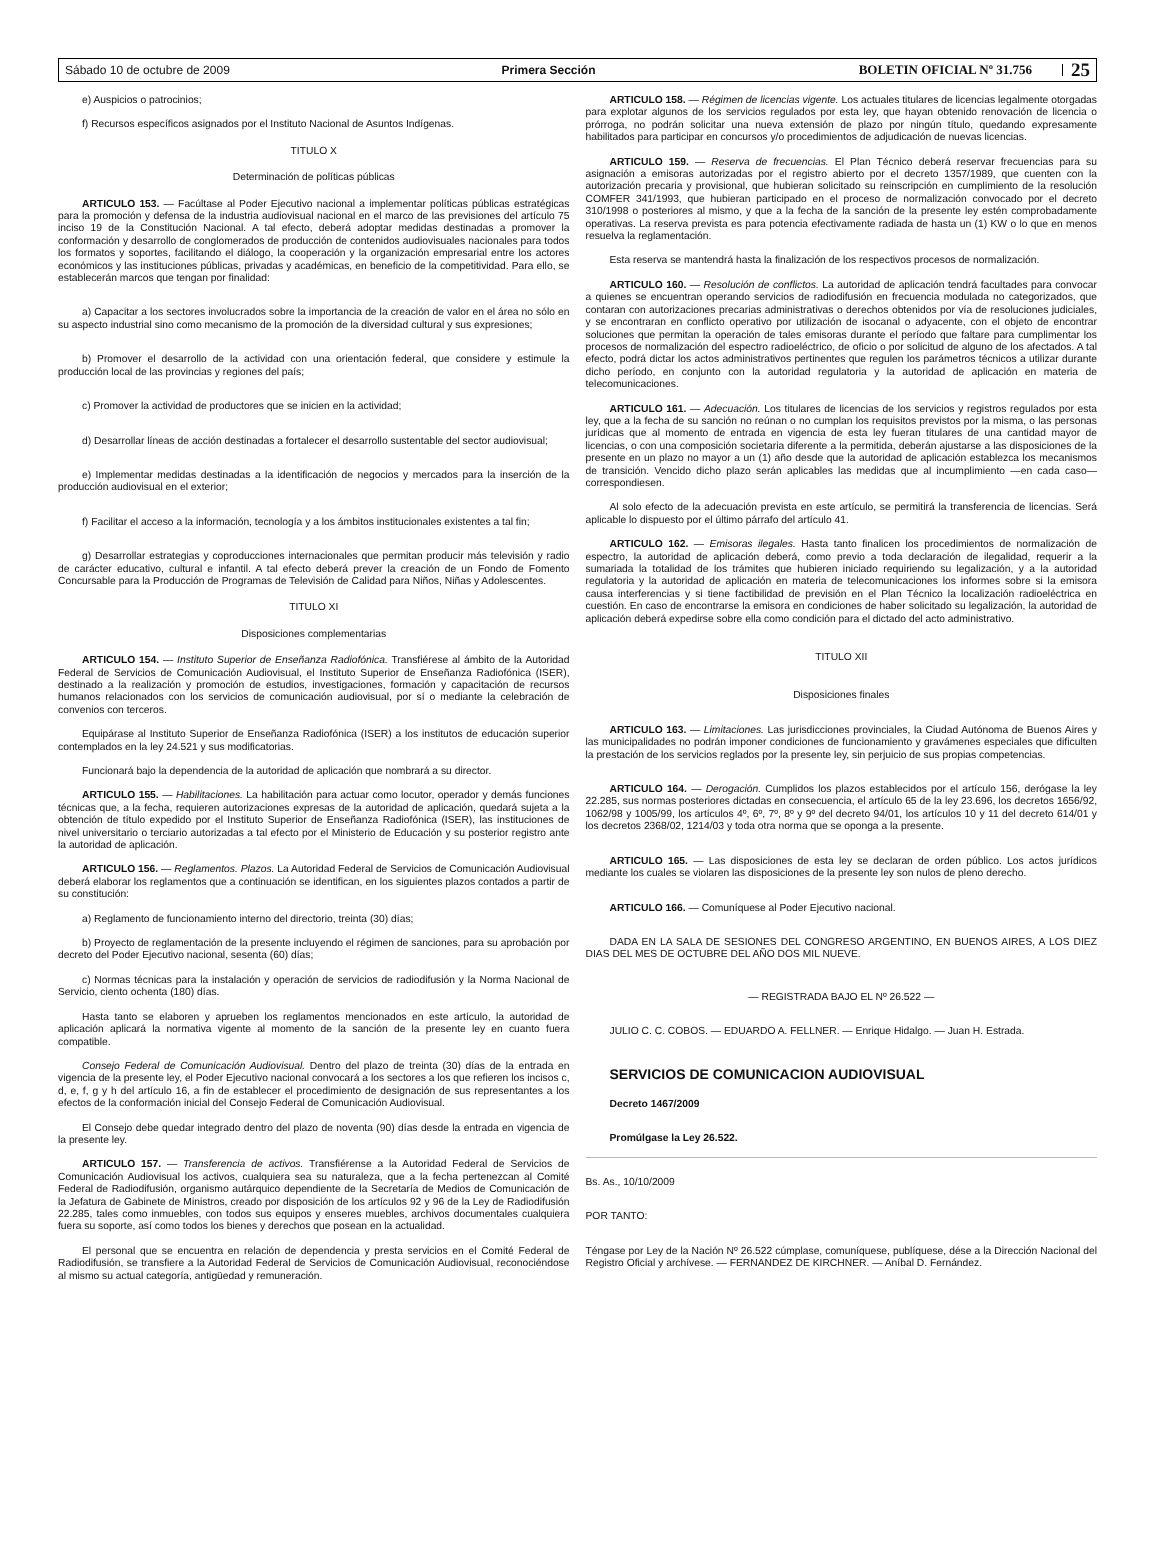Sábado 10 de octubre de 2009 Primera Sección BOLETIN OFICIAL Nº 31.756 25
e) Auspicios o patrocinios;
f) Recursos específicos asignados por el Instituto Nacional de Asuntos Indígenas.
TITULO X
Determinación de políticas públicas
ARTICULO 153. — Facúltase al Poder Ejecutivo nacional a implementar políticas públicas estratégicas para la promoción y defensa de la industria audiovisual nacional en el marco de las previsiones del artículo 75 inciso 19 de la Constitución Nacional. A tal efecto, deberá adoptar medidas destinadas a promover la conformación y desarrollo de conglomerados de producción de contenidos audiovisuales nacionales para todos los formatos y soportes, facilitando el diálogo, la cooperación y la organización empresarial entre los actores económicos y las instituciones públicas, privadas y académicas, en beneficio de la competitividad. Para ello, se establecerán marcos que tengan por finalidad:
a) Capacitar a los sectores involucrados sobre la importancia de la creación de valor en el área no sólo en su aspecto industrial sino como mecanismo de la promoción de la diversidad cultural y sus expresiones;
b) Promover el desarrollo de la actividad con una orientación federal, que considere y estimule la producción local de las provincias y regiones del país;
c) Promover la actividad de productores que se inicien en la actividad;
d) Desarrollar líneas de acción destinadas a fortalecer el desarrollo sustentable del sector audiovisual;
e) Implementar medidas destinadas a la identificación de negocios y mercados para la inserción de la producción audiovisual en el exterior;
f) Facilitar el acceso a la información, tecnología y a los ámbitos institucionales existentes a tal fin;
g) Desarrollar estrategias y coproducciones internacionales que permitan producir más televisión y radio de carácter educativo, cultural e infantil. A tal efecto deberá prever la creación de un Fondo de Fomento Concursable para la Producción de Programas de Televisión de Calidad para Niños, Niñas y Adolescentes.
TITULO XI
Disposiciones complementarias
ARTICULO 154. — Instituto Superior de Enseñanza Radiofónica. Transfiérese al ámbito de la Autoridad Federal de Servicios de Comunicación Audiovisual, el Instituto Superior de Enseñanza Radiofónica (ISER), destinado a la realización y promoción de estudios, investigaciones, formación y capacitación de recursos humanos relacionados con los servicios de comunicación audiovisual, por sí o mediante la celebración de convenios con terceros.
Equipárase al Instituto Superior de Enseñanza Radiofónica (ISER) a los institutos de educación superior contemplados en la ley 24.521 y sus modificatorias.
Funcionará bajo la dependencia de la autoridad de aplicación que nombrará a su director.
ARTICULO 155. — Habilitaciones. La habilitación para actuar como locutor, operador y demás funciones técnicas que, a la fecha, requieren autorizaciones expresas de la autoridad de aplicación, quedará sujeta a la obtención de título expedido por el Instituto Superior de Enseñanza Radiofónica (ISER), las instituciones de nivel universitario o terciario autorizadas a tal efecto por el Ministerio de Educación y su posterior registro ante la autoridad de aplicación.
ARTICULO 156. — Reglamentos. Plazos. La Autoridad Federal de Servicios de Comunicación Audiovisual deberá elaborar los reglamentos que a continuación se identifican, en los siguientes plazos contados a partir de su constitución:
a) Reglamento de funcionamiento interno del directorio, treinta (30) días;
b) Proyecto de reglamentación de la presente incluyendo el régimen de sanciones, para su aprobación por decreto del Poder Ejecutivo nacional, sesenta (60) días;
c) Normas técnicas para la instalación y operación de servicios de radiodifusión y la Norma Nacional de Servicio, ciento ochenta (180) días.
Hasta tanto se elaboren y aprueben los reglamentos mencionados en este artículo, la autoridad de aplicación aplicará la normativa vigente al momento de la sanción de la presente ley en cuanto fuera compatible.
Consejo Federal de Comunicación Audiovisual. Dentro del plazo de treinta (30) días de la entrada en vigencia de la presente ley, el Poder Ejecutivo nacional convocará a los sectores a los que refieren los incisos c, d, e, f, g y h del artículo 16, a fin de establecer el procedimiento de designación de sus representantes a los efectos de la conformación inicial del Consejo Federal de Comunicación Audiovisual.
El Consejo debe quedar integrado dentro del plazo de noventa (90) días desde la entrada en vigencia de la presente ley.
ARTICULO 157. — Transferencia de activos. Transfiérense a la Autoridad Federal de Servicios de Comunicación Audiovisual los activos, cualquiera sea su naturaleza, que a la fecha pertenezcan al Comité Federal de Radiodifusión, organismo autárquico dependiente de la Secretaría de Medios de Comunicación de la Jefatura de Gabinete de Ministros, creado por disposición de los artículos 92 y 96 de la Ley de Radiodifusión 22.285, tales como inmuebles, con todos sus equipos y enseres muebles, archivos documentales cualquiera fuera su soporte, así como todos los bienes y derechos que posean en la actualidad.
El personal que se encuentra en relación de dependencia y presta servicios en el Comité Federal de Radiodifusión, se transfiere a la Autoridad Federal de Servicios de Comunicación Audiovisual, reconociéndose al mismo su actual categoría, antigüedad y remuneración.
ARTICULO 158. — Régimen de licencias vigente. Los actuales titulares de licencias legalmente otorgadas para explotar algunos de los servicios regulados por esta ley, que hayan obtenido renovación de licencia o prórroga, no podrán solicitar una nueva extensión de plazo por ningún título, quedando expresamente habilitados para participar en concursos y/o procedimientos de adjudicación de nuevas licencias.
ARTICULO 159. — Reserva de frecuencias. El Plan Técnico deberá reservar frecuencias para su asignación a emisoras autorizadas por el registro abierto por el decreto 1357/1989, que cuenten con la autorización precaria y provisional, que hubieran solicitado su reinscripción en cumplimiento de la resolución COMFER 341/1993, que hubieran participado en el proceso de normalización convocado por el decreto 310/1998 o posteriores al mismo, y que a la fecha de la sanción de la presente ley estén comprobadamente operativas. La reserva prevista es para potencia efectivamente radiada de hasta un (1) KW o lo que en menos resuelva la reglamentación.
Esta reserva se mantendrá hasta la finalización de los respectivos procesos de normalización.
ARTICULO 160. — Resolución de conflictos. La autoridad de aplicación tendrá facultades para convocar a quienes se encuentran operando servicios de radiodifusión en frecuencia modulada no categorizados, que contaran con autorizaciones precarias administrativas o derechos obtenidos por vía de resoluciones judiciales, y se encontraran en conflicto operativo por utilización de isocanal o adyacente, con el objeto de encontrar soluciones que permitan la operación de tales emisoras durante el período que faltare para cumplimentar los procesos de normalización del espectro radioeléctrico, de oficio o por solicitud de alguno de los afectados. A tal efecto, podrá dictar los actos administrativos pertinentes que regulen los parámetros técnicos a utilizar durante dicho período, en conjunto con la autoridad regulatoria y la autoridad de aplicación en materia de telecomunicaciones.
ARTICULO 161. — Adecuación. Los titulares de licencias de los servicios y registros regulados por esta ley, que a la fecha de su sanción no reúnan o no cumplan los requisitos previstos por la misma, o las personas jurídicas que al momento de entrada en vigencia de esta ley fueran titulares de una cantidad mayor de licencias, o con una composición societaria diferente a la permitida, deberán ajustarse a las disposiciones de la presente en un plazo no mayor a un (1) año desde que la autoridad de aplicación establezca los mecanismos de transición. Vencido dicho plazo serán aplicables las medidas que al incumplimiento —en cada caso— correspondiesen.
Al solo efecto de la adecuación prevista en este artículo, se permitirá la transferencia de licencias. Será aplicable lo dispuesto por el último párrafo del artículo 41.
ARTICULO 162. — Emisoras ilegales. Hasta tanto finalicen los procedimientos de normalización de espectro, la autoridad de aplicación deberá, como previo a toda declaración de ilegalidad, requerir a la sumariada la totalidad de los trámites que hubieren iniciado requiriendo su legalización, y a la autoridad regulatoria y la autoridad de aplicación en materia de telecomunicaciones los informes sobre si la emisora causa interferencias y si tiene factibilidad de previsión en el Plan Técnico la localización radioeléctrica en cuestión. En caso de encontrarse la emisora en condiciones de haber solicitado su legalización, la autoridad de aplicación deberá expedirse sobre ella como condición para el dictado del acto administrativo.
TITULO XII
Disposiciones finales
ARTICULO 163. — Limitaciones. Las jurisdicciones provinciales, la Ciudad Autónoma de Buenos Aires y las municipalidades no podrán imponer condiciones de funcionamiento y gravámenes especiales que dificulten la prestación de los servicios reglados por la presente ley, sin perjuicio de sus propias competencias.
ARTICULO 164. — Derogación. Cumplidos los plazos establecidos por el artículo 156, derógase la ley 22.285, sus normas posteriores dictadas en consecuencia, el artículo 65 de la ley 23.696, los decretos 1656/92, 1062/98 y 1005/99, los artículos 4º, 6º, 7º, 8º y 9º del decreto 94/01, los artículos 10 y 11 del decreto 614/01 y los decretos 2368/02, 1214/03 y toda otra norma que se oponga a la presente.
ARTICULO 165. — Las disposiciones de esta ley se declaran de orden público. Los actos jurídicos mediante los cuales se violaren las disposiciones de la presente ley son nulos de pleno derecho.
ARTICULO 166. — Comuníquese al Poder Ejecutivo nacional.
DADA EN LA SALA DE SESIONES DEL CONGRESO ARGENTINO, EN BUENOS AIRES, A LOS DIEZ DIAS DEL MES DE OCTUBRE DEL AÑO DOS MIL NUEVE.
— REGISTRADA BAJO EL Nº 26.522 —
JULIO C. C. COBOS. — EDUARDO A. FELLNER. — Enrique Hidalgo. — Juan H. Estrada.
SERVICIOS DE COMUNICACION AUDIOVISUAL
Decreto 1467/2009
Promúlgase la Ley 26.522.
Bs. As., 10/10/2009
POR TANTO:
Téngase por Ley de la Nación Nº 26.522 cúmplase, comuníquese, publíquese, dése a la Dirección Nacional del Registro Oficial y archívese. — FERNANDEZ DE KIRCHNER. — Aníbal D. Fernández.